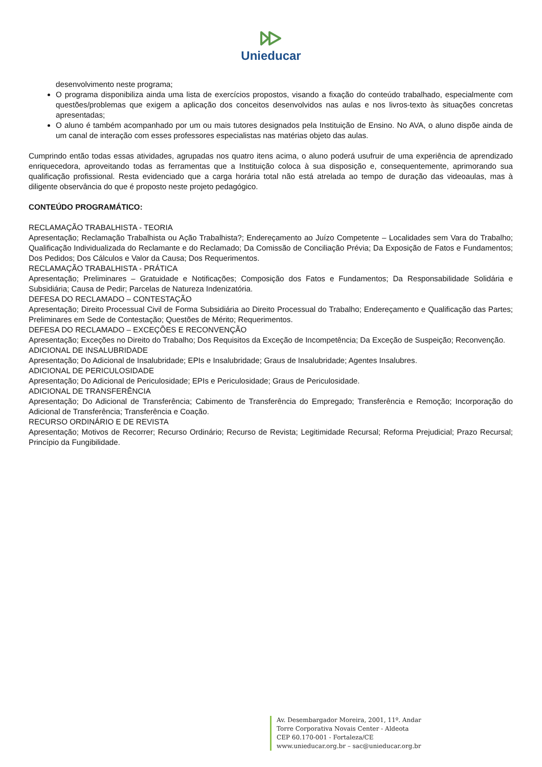Unieducar
desenvolvimento neste programa;
O programa disponibiliza ainda uma lista de exercícios propostos, visando a fixação do conteúdo trabalhado, especialmente com questões/problemas que exigem a aplicação dos conceitos desenvolvidos nas aulas e nos livros-texto às situações concretas apresentadas;
O aluno é também acompanhado por um ou mais tutores designados pela Instituição de Ensino. No AVA, o aluno dispõe ainda de um canal de interação com esses professores especialistas nas matérias objeto das aulas.
Cumprindo então todas essas atividades, agrupadas nos quatro itens acima, o aluno poderá usufruir de uma experiência de aprendizado enriquecedora, aproveitando todas as ferramentas que a Instituição coloca à sua disposição e, consequentemente, aprimorando sua qualificação profissional. Resta evidenciado que a carga horária total não está atrelada ao tempo de duração das videoaulas, mas à diligente observância do que é proposto neste projeto pedagógico.
CONTEÚDO PROGRAMÁTICO:
RECLAMAÇÃO TRABALHISTA - TEORIA
Apresentação; Reclamação Trabalhista ou Ação Trabalhista?; Endereçamento ao Juízo Competente – Localidades sem Vara do Trabalho; Qualificação Individualizada do Reclamante e do Reclamado; Da Comissão de Conciliação Prévia; Da Exposição de Fatos e Fundamentos; Dos Pedidos; Dos Cálculos e Valor da Causa; Dos Requerimentos.
RECLAMAÇÃO TRABALHISTA - PRÁTICA
Apresentação; Preliminares – Gratuidade e Notificações; Composição dos Fatos e Fundamentos; Da Responsabilidade Solidária e Subsidiária; Causa de Pedir; Parcelas de Natureza Indenizatória.
DEFESA DO RECLAMADO – CONTESTAÇÃO
Apresentação; Direito Processual Civil de Forma Subsidiária ao Direito Processual do Trabalho; Endereçamento e Qualificação das Partes; Preliminares em Sede de Contestação; Questões de Mérito; Requerimentos.
DEFESA DO RECLAMADO – EXCEÇÕES E RECONVENÇÃO
Apresentação; Exceções no Direito do Trabalho; Dos Requisitos da Exceção de Incompetência; Da Exceção de Suspeição; Reconvenção.
ADICIONAL DE INSALUBRIDADE
Apresentação; Do Adicional de Insalubridade; EPIs e Insalubridade; Graus de Insalubridade; Agentes Insalubres.
ADICIONAL DE PERICULOSIDADE
Apresentação; Do Adicional de Periculosidade; EPIs e Periculosidade; Graus de Periculosidade.
ADICIONAL DE TRANSFERÊNCIA
Apresentação; Do Adicional de Transferência; Cabimento de Transferência do Empregado; Transferência e Remoção; Incorporação do Adicional de Transferência; Transferência e Coação.
RECURSO ORDINÁRIO E DE REVISTA
Apresentação; Motivos de Recorrer; Recurso Ordinário; Recurso de Revista; Legitimidade Recursal; Reforma Prejudicial; Prazo Recursal; Princípio da Fungibilidade.
Av. Desembargador Moreira, 2001, 11º. Andar
Torre Corporativa Novais Center - Aldeota
CEP 60.170-001 - Fortaleza/CE
www.unieducar.org.br – sac@unieducar.org.br